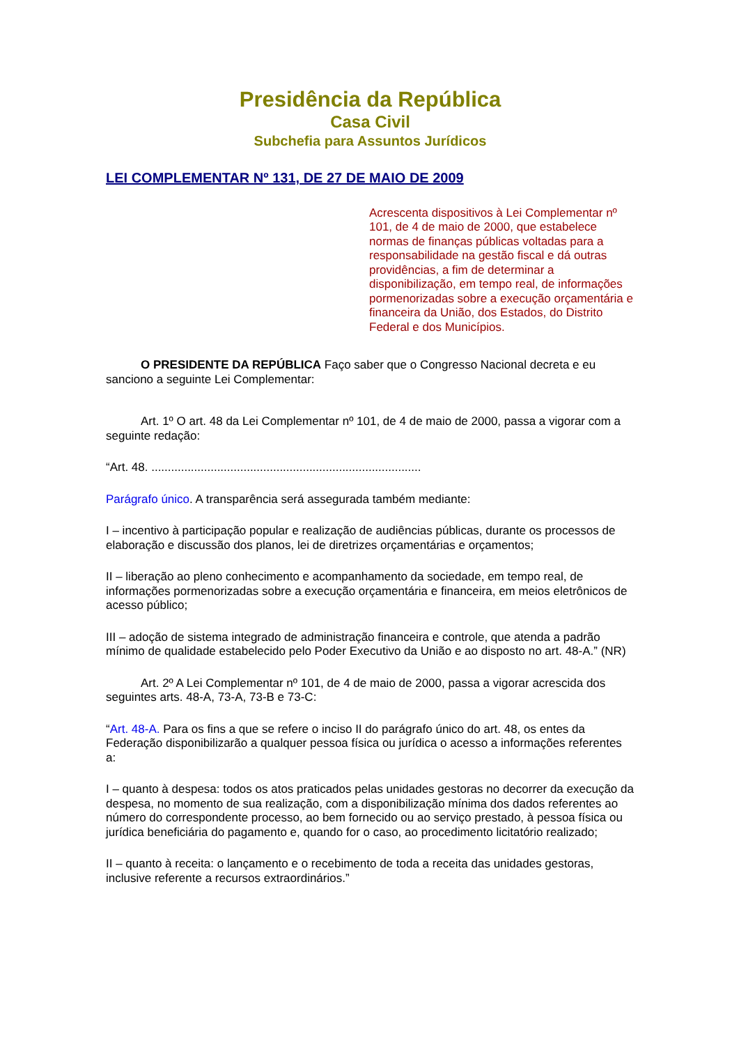Presidência da República
Casa Civil
Subchefia para Assuntos Jurídicos
LEI COMPLEMENTAR Nº 131, DE 27 DE MAIO DE 2009
Acrescenta dispositivos à Lei Complementar nº 101, de 4 de maio de 2000, que estabelece normas de finanças públicas voltadas para a responsabilidade na gestão fiscal e dá outras providências, a fim de determinar a disponibilização, em tempo real, de informações pormenorizadas sobre a execução orçamentária e financeira da União, dos Estados, do Distrito Federal e dos Municípios.
O PRESIDENTE DA REPÚBLICA Faço saber que o Congresso Nacional decreta e eu sanciono a seguinte Lei Complementar:
Art. 1º O art. 48 da Lei Complementar nº 101, de 4 de maio de 2000, passa a vigorar com a seguinte redação:
“Art. 48. ..................................................................................
Parágrafo único. A transparência será assegurada também mediante:
I – incentivo à participação popular e realização de audiências públicas, durante os processos de elaboração e discussão dos planos, lei de diretrizes orçamentárias e orçamentos;
II – liberação ao pleno conhecimento e acompanhamento da sociedade, em tempo real, de informações pormenorizadas sobre a execução orçamentária e financeira, em meios eletrônicos de acesso público;
III – adoção de sistema integrado de administração financeira e controle, que atenda a padrão mínimo de qualidade estabelecido pelo Poder Executivo da União e ao disposto no art. 48-A.” (NR)
Art. 2º A Lei Complementar nº 101, de 4 de maio de 2000, passa a vigorar acrescida dos seguintes arts. 48-A, 73-A, 73-B e 73-C:
“Art. 48-A. Para os fins a que se refere o inciso II do parágrafo único do art. 48, os entes da Federação disponibilizarão a qualquer pessoa física ou jurídica o acesso a informações referentes a:
I – quanto à despesa: todos os atos praticados pelas unidades gestoras no decorrer da execução da despesa, no momento de sua realização, com a disponibilização mínima dos dados referentes ao número do correspondente processo, ao bem fornecido ou ao serviço prestado, à pessoa física ou jurídica beneficiária do pagamento e, quando for o caso, ao procedimento licitatório realizado;
II – quanto à receita: o lançamento e o recebimento de toda a receita das unidades gestoras, inclusive referente a recursos extraordinários.”